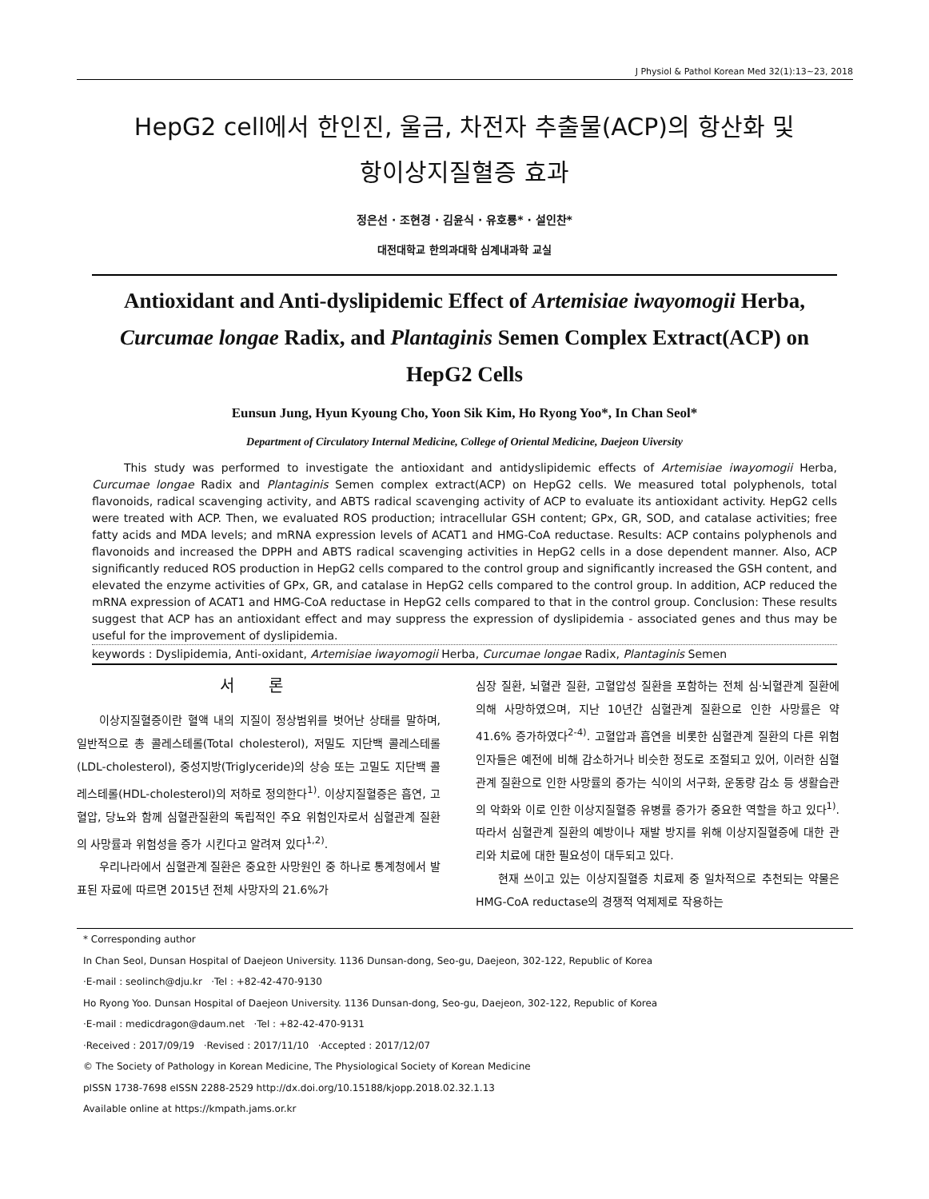J Physiol & Pathol Korean Med 32(1):13~23, 2018
HepG2 cell에서 한인진, 울금, 차전자 추출물(ACP)의 항산화 및
항이상지질혈증 효과
정은선 · 조현경 · 김윤식 · 유호룡* · 설인찬*
대전대학교 한의과대학 심계내과학 교실
Antioxidant and Anti-dyslipidemic Effect of Artemisiae iwayomogii Herba, Curcumae longae Radix, and Plantaginis Semen Complex Extract(ACP) on HepG2 Cells
Eunsun Jung, Hyun Kyoung Cho, Yoon Sik Kim, Ho Ryong Yoo*, In Chan Seol*
Department of Circulatory Internal Medicine, College of Oriental Medicine, Daejeon Uiversity
This study was performed to investigate the antioxidant and antidyslipidemic effects of Artemisiae iwayomogii Herba, Curcumae longae Radix and Plantaginis Semen complex extract(ACP) on HepG2 cells. We measured total polyphenols, total flavonoids, radical scavenging activity, and ABTS radical scavenging activity of ACP to evaluate its antioxidant activity. HepG2 cells were treated with ACP. Then, we evaluated ROS production; intracellular GSH content; GPx, GR, SOD, and catalase activities; free fatty acids and MDA levels; and mRNA expression levels of ACAT1 and HMG-CoA reductase. Results: ACP contains polyphenols and flavonoids and increased the DPPH and ABTS radical scavenging activities in HepG2 cells in a dose dependent manner. Also, ACP significantly reduced ROS production in HepG2 cells compared to the control group and significantly increased the GSH content, and elevated the enzyme activities of GPx, GR, and catalase in HepG2 cells compared to the control group. In addition, ACP reduced the mRNA expression of ACAT1 and HMG-CoA reductase in HepG2 cells compared to that in the control group. Conclusion: These results suggest that ACP has an antioxidant effect and may suppress the expression of dyslipidemia - associated genes and thus may be useful for the improvement of dyslipidemia.
keywords : Dyslipidemia, Anti-oxidant, Artemisiae iwayomogii Herba, Curcumae longae Radix, Plantaginis Semen
서 론
이상지질혈증이란 혈액 내의 지질이 정상범위를 벗어난 상태를 말하며, 일반적으로 총 콜레스테롤(Total cholesterol), 저밀도 지단백 콜레스테롤(LDL-cholesterol), 중성지방(Triglyceride)의 상승 또는 고밀도 지단백 콜레스테롤(HDL-cholesterol)의 저하로 정의한다<sup>1)</sup>. 이상지질혈증은 흡연, 고혈압, 당뇨와 함께 심혈관질환의 독립적인 주요 위험인자로서 심혈관계 질환의 사망률과 위험성을 증가 시킨다고 알려져 있다<sup>1,2)</sup>.
우리나라에서 심혈관계 질환은 중요한 사망원인 중 하나로 통계청에서 발표된 자료에 따르면 2015년 전체 사망자의 21.6%가
심장 질환, 뇌혈관 질환, 고혈압성 질환을 포함하는 전체 심·뇌혈관계 질환에 의해 사망하였으며, 지난 10년간 심혈관계 질환으로 인한 사망률은 약 41.6% 증가하였다<sup>2-4)</sup>. 고혈압과 흡연을 비롯한 심혈관계 질환의 다른 위험인자들은 예전에 비해 감소하거나 비슷한 정도로 조절되고 있어, 이러한 심혈관계 질환으로 인한 사망률의 증가는 식이의 서구화, 운동량 감소 등 생활습관의 악화와 이로 인한 이상지질혈증 유병률 증가가 중요한 역할을 하고 있다<sup>1)</sup>. 따라서 심혈관계 질환의 예방이나 재발 방지를 위해 이상지질혈증에 대한 관리와 치료에 대한 필요성이 대두되고 있다.
현재 쓰이고 있는 이상지질혈증 치료제 중 일차적으로 추천되는 약물은 HMG-CoA reductase의 경쟁적 억제제로 작용하는
* Corresponding author
In Chan Seol, Dunsan Hospital of Daejeon University. 1136 Dunsan-dong, Seo-gu, Daejeon, 302-122, Republic of Korea
·E-mail : seolinch@dju.kr ·Tel : +82-42-470-9130
Ho Ryong Yoo. Dunsan Hospital of Daejeon University. 1136 Dunsan-dong, Seo-gu, Daejeon, 302-122, Republic of Korea
·E-mail : medicdragon@daum.net ·Tel : +82-42-470-9131
·Received : 2017/09/19 ·Revised : 2017/11/10 ·Accepted : 2017/12/07
© The Society of Pathology in Korean Medicine, The Physiological Society of Korean Medicine
pISSN 1738-7698 eISSN 2288-2529 http://dx.doi.org/10.15188/kjopp.2018.02.32.1.13
Available online at https://kmpath.jams.or.kr